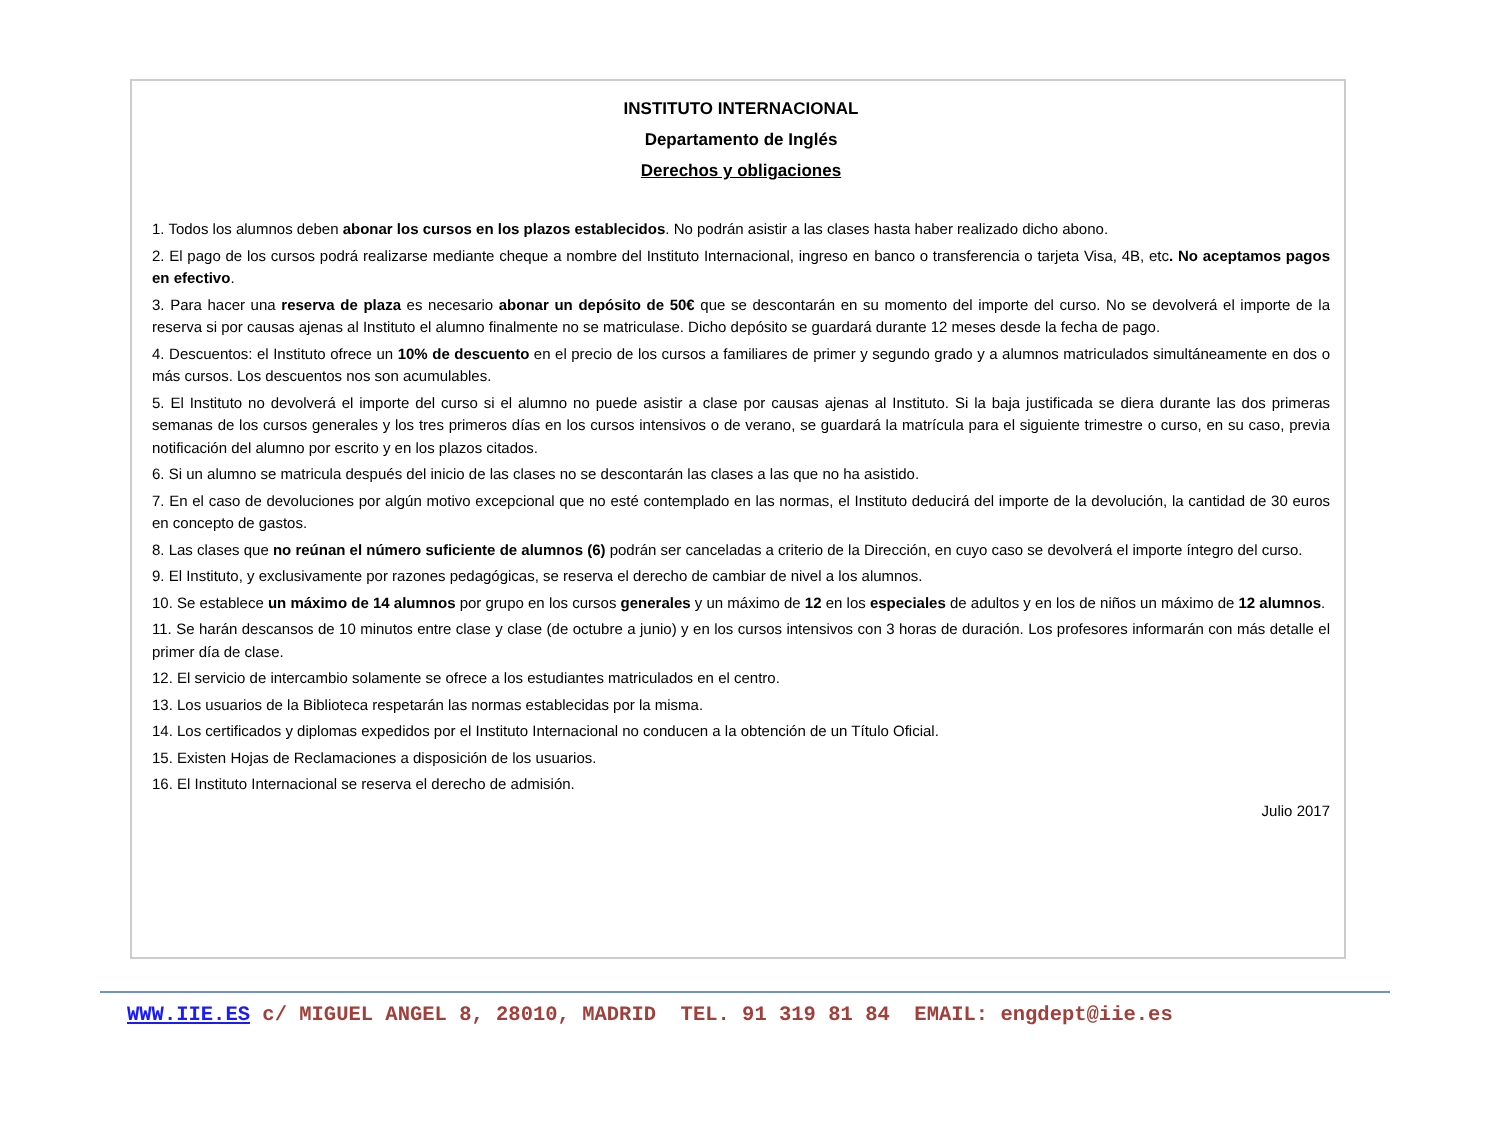INSTITUTO INTERNACIONAL
Departamento de Inglés
Derechos y obligaciones
1. Todos los alumnos deben abonar los cursos en los plazos establecidos. No podrán asistir a las clases hasta haber realizado dicho abono.
2. El pago de los cursos podrá realizarse mediante cheque a nombre del Instituto Internacional, ingreso en banco o transferencia o tarjeta Visa, 4B, etc. No aceptamos pagos en efectivo.
3. Para hacer una reserva de plaza es necesario abonar un depósito de 50€ que se descontarán en su momento del importe del curso. No se devolverá el importe de la reserva si por causas ajenas al Instituto el alumno finalmente no se matriculase. Dicho depósito se guardará durante 12 meses desde la fecha de pago.
4. Descuentos: el Instituto ofrece un 10% de descuento en el precio de los cursos a familiares de primer y segundo grado y a alumnos matriculados simultáneamente en dos o más cursos. Los descuentos nos son acumulables.
5. El Instituto no devolverá el importe del curso si el alumno no puede asistir a clase por causas ajenas al Instituto. Si la baja justificada se diera durante las dos primeras semanas de los cursos generales y los tres primeros días en los cursos intensivos o de verano, se guardará la matrícula para el siguiente trimestre o curso, en su caso, previa notificación del alumno por escrito y en los plazos citados.
6. Si un alumno se matricula después del inicio de las clases no se descontarán las clases a las que no ha asistido.
7. En el caso de devoluciones por algún motivo excepcional que no esté contemplado en las normas, el Instituto deducirá del importe de la devolución, la cantidad de 30 euros en concepto de gastos.
8. Las clases que no reúnan el número suficiente de alumnos (6) podrán ser canceladas a criterio de la Dirección, en cuyo caso se devolverá el importe íntegro del curso.
9. El Instituto, y exclusivamente por razones pedagógicas, se reserva el derecho de cambiar de nivel a los alumnos.
10. Se establece un máximo de 14 alumnos por grupo en los cursos generales y un máximo de 12 en los especiales de adultos y en los de niños un máximo de 12 alumnos.
11. Se harán descansos de 10 minutos entre clase y clase (de octubre a junio) y en los cursos intensivos con 3 horas de duración. Los profesores informarán con más detalle el primer día de clase.
12. El servicio de intercambio solamente se ofrece a los estudiantes matriculados en el centro.
13. Los usuarios de la Biblioteca respetarán las normas establecidas por la misma.
14. Los certificados y diplomas expedidos por el Instituto Internacional no conducen a la obtención de un Título Oficial.
15. Existen Hojas de Reclamaciones a disposición de los usuarios.
16. El Instituto Internacional se reserva el derecho de admisión.
Julio 2017
WWW.IIE.ES c/ MIGUEL ANGEL 8, 28010, MADRID TEL. 91 319 81 84 EMAIL: engdept@iie.es